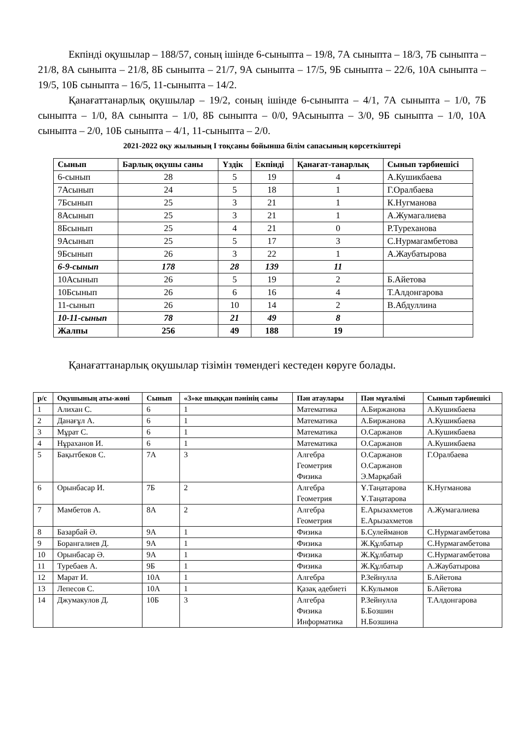Екпінді оқушылар – 188/57, соның ішінде 6-сыныпта – 19/8, 7А сыныпта – 18/3, 7Б сыныпта – 21/8, 8А сыныпта – 21/8, 8Б сыныпта – 21/7, 9А сыныпта – 17/5, 9Б сыныпта – 22/6, 10А сыныпта – 19/5, 10Б сыныпта – 16/5, 11-сыныпта – 14/2.
Қанағаттанарлық оқушылар – 19/2, соның ішінде 6-сыныпта – 4/1, 7А сыныпта – 1/0, 7Б сыныпта – 1/0, 8А сыныпта – 1/0, 8Б сыныпта – 0/0, 9Асыныпта – 3/0, 9Б сыныпта – 1/0, 10А сыныпта – 2/0, 10Б сыныпта – 4/1, 11-сыныпта – 2/0.
2021-2022 оқу жылының І тоқсаны бойынша білім сапасының көрсеткіштері
| Сынып | Барлық оқушы саны | Үздік | Екпінді | Қанағат-танарлық | Сынып тәрбиешісі |
| --- | --- | --- | --- | --- | --- |
| 6-сынып | 28 | 5 | 19 | 4 | А.Кушикбаева |
| 7Асынып | 24 | 5 | 18 | 1 | Г.Оралбаева |
| 7Бсынып | 25 | 3 | 21 | 1 | К.Нугманова |
| 8Асынып | 25 | 3 | 21 | 1 | А.Жумагалиева |
| 8Бсынып | 25 | 4 | 21 | 0 | Р.Туреханова |
| 9Асынып | 25 | 5 | 17 | 3 | С.Нурмагамбетова |
| 9Бсынып | 26 | 3 | 22 | 1 | А.Жаубатырова |
| 6-9-сынып | 178 | 28 | 139 | 11 | |
| 10Асынып | 26 | 5 | 19 | 2 | Б.Айетова |
| 10Бсынып | 26 | 6 | 16 | 4 | Т.Алдонгарова |
| 11-сынып | 26 | 10 | 14 | 2 | В.Абдуллина |
| 10-11-сынып | 78 | 21 | 49 | 8 | |
| Жалпы | 256 | 49 | 188 | 19 | |
Қанағаттанарлық оқушылар тізімін төмендегі кестеден көруге болады.
| р/с | Оқушының аты-жөні | Сынып | «3»ке шыққан пәнінің саны | Пән атаулары | Пән мұғалімі | Сынып тәрбиешісі |
| --- | --- | --- | --- | --- | --- | --- |
| 1 | Алихан С. | 6 | 1 | Математика | А.Биржанова | А.Кушикбаева |
| 2 | Данағұл А. | 6 | 1 | Математика | А.Биржанова | А.Кушикбаева |
| 3 | Мұрат С. | 6 | 1 | Математика | О.Саржанов | А.Кушикбаева |
| 4 | Нұраханов И. | 6 | 1 | Математика | О.Саржанов | А.Кушикбаева |
| 5 | Бақытбеков С. | 7А | 3 | Алгебра Геометрия Физика | О.Саржанов О.Саржанов Э.Марқабай | Г.Оралбаева |
| 6 | Орынбасар И. | 7Б | 2 | Алгебра Геометрия | Ұ.Таңатарова Ұ.Таңатарова | К.Нугманова |
| 7 | Мамбетов А. | 8А | 2 | Алгебра Геометрия | Е.Арызахметов Е.Арызахметов | А.Жумагалиева |
| 8 | Базарбай Ә. | 9А | 1 | Физика | Б.Сулейманов | С.Нурмагамбетова |
| 9 | Борангалиев Д. | 9А | 1 | Физика | Ж.Құлбатыр | С.Нурмагамбетова |
| 10 | Орынбасар Ә. | 9А | 1 | Физика | Ж.Құлбатыр | С.Нурмагамбетова |
| 11 | Туребаев А. | 9Б | 1 | Физика | Ж.Құлбатыр | А.Жаубатырова |
| 12 | Марат И. | 10А | 1 | Алгебра | Р.Зейнулла | Б.Айетова |
| 13 | Лепесов С. | 10А | 1 | Қазақ әдебиеті | К.Кулымов | Б.Айетова |
| 14 | Джумакулов Д. | 10Б | 3 | Алгебра Физика Информатика | Р.Зейнулла Б.Бозшин Н.Бозшина | Т.Алдонгарова |